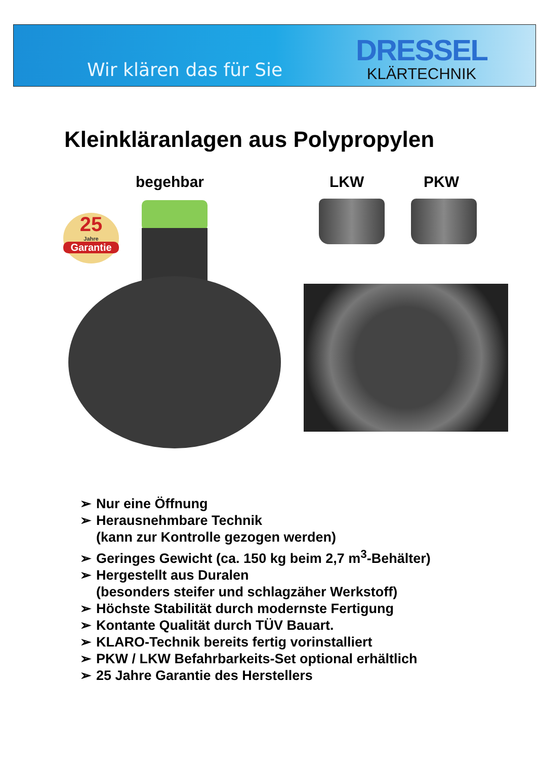Wir klären das für Sie
DRESSEL
KLÄRTECHNIK
Kleinkläranlagen aus Polypropylen
begehbar LKW PKW
25
Jahre
Garantie
➢ Nur eine Öffnung
➢ Herausnehmbare Technik
(kann zur Kontrolle gezogen werden)
➢ Geringes Gewicht (ca. 150 kg beim 2,7 m<sup>3</sup>-Behälter)
➢ Hergestellt aus Duralen
(besonders steifer und schlagzäher Werkstoff)
➢ Höchste Stabilität durch modernste Fertigung
➢ Kontante Qualität durch TÜV Bauart.
➢ KLARO-Technik bereits fertig vorinstalliert
➢ PKW / LKW Befahrbarkeits-Set optional erhältlich
➢ 25 Jahre Garantie des Herstellers